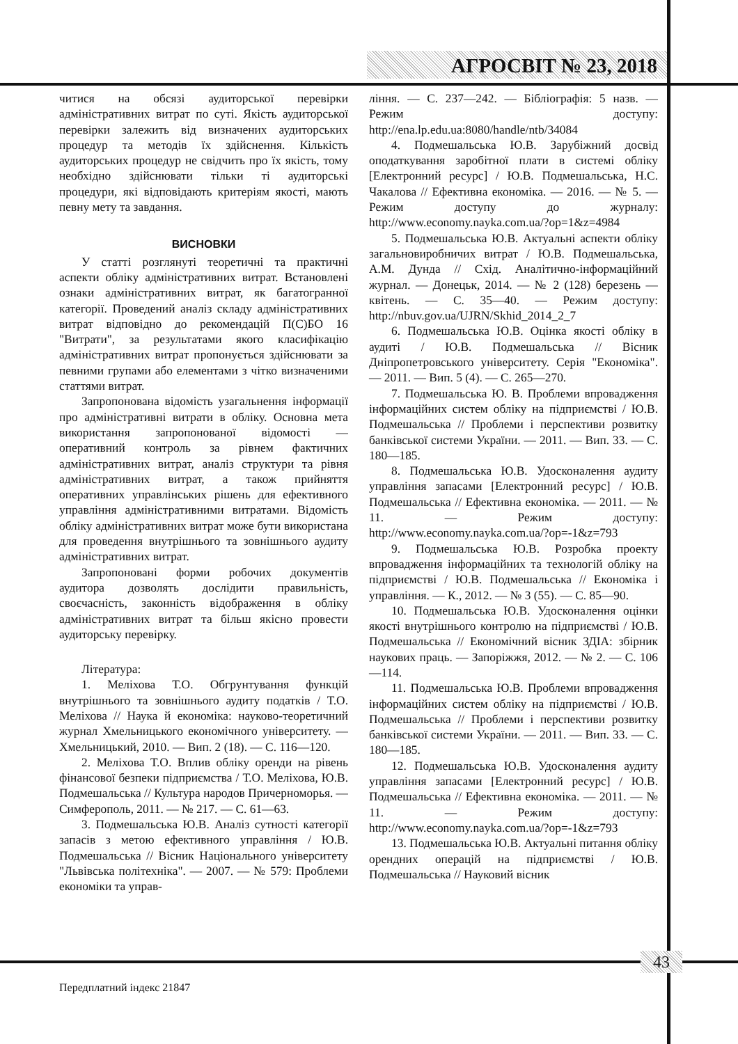АГРОСВІТ № 23, 2018
читися на обсязі аудиторської перевірки адміністративних витрат по суті. Якість аудиторської перевірки залежить від визначених аудиторських процедур та методів їх здійснення. Кількість аудиторських процедур не свідчить про їх якість, тому необхідно здійснювати тільки ті аудиторські процедури, які відповідають критеріям якості, мають певну мету та завдання.
ВИСНОВКИ
У статті розглянуті теоретичні та практичні аспекти обліку адміністративних витрат. Встановлені ознаки адміністративних витрат, як багатогранної категорії. Проведений аналіз складу адміністративних витрат відповідно до рекомендацій П(С)БО 16 "Витрати", за результатами якого класифікацію адміністративних витрат пропонується здійснювати за певними групами або елементами з чітко визначеними статтями витрат.
Запропонована відомість узагальнення інформації про адміністративні витрати в обліку. Основна мета використання запропонованої відомості — оперативний контроль за рівнем фактичних адміністративних витрат, аналіз структури та рівня адміністративних витрат, а також прийняття оперативних управлінських рішень для ефективного управління адміністративними витратами. Відомість обліку адміністративних витрат може бути використана для проведення внутрішнього та зовнішнього аудиту адміністративних витрат.
Запропоновані форми робочих документів аудитора дозволять дослідити правильність, своєчасність, законність відображення в обліку адміністративних витрат та більш якісно провести аудиторську перевірку.
Література:
1. Меліхова Т.О. Обгрунтування функцій внутрішнього та зовнішнього аудиту податків / Т.О. Меліхова // Наука й економіка: науково-теоретичний журнал Хмельницького економічного університету. — Хмельницький, 2010. — Вип. 2 (18). — С. 116—120.
2. Меліхова Т.О. Вплив обліку оренди на рівень фінансової безпеки підприємства / Т.О. Меліхова, Ю.В. Подмешальська // Культура народов Причерноморья. — Симферополь, 2011. — № 217. — С. 61—63.
3. Подмешальська Ю.В. Аналіз сутності категорії запасів з метою ефективного управління / Ю.В. Подмешальська // Вісник Національного університету "Львівська політехніка". — 2007. — № 579: Проблеми економіки та управ-
ління. — С. 237—242. — Бібліографія: 5 назв. — Режим доступу: http://ena.lp.edu.ua:8080/handle/ntb/34084
4. Подмешальська Ю.В. Зарубіжний досвід оподаткування заробітної плати в системі обліку [Електронний ресурс] / Ю.В. Подмешальська, Н.С. Чакалова // Ефективна економіка. — 2016. — № 5. — Режим доступу до журналу: http://www.economy.nayka.com.ua/?op=1&z=4984
5. Подмешальська Ю.В. Актуальні аспекти обліку загальновиробничих витрат / Ю.В. Подмешальська, А.М. Дунда // Схід. Аналітично-інформаційний журнал. — Донецьк, 2014. — № 2 (128) березень — квітень. — С. 35—40. — Режим доступу: http://nbuv.gov.ua/UJRN/Skhid_2014_2_7
6. Подмешальська Ю.В. Оцінка якості обліку в аудиті / Ю.В. Подмешальська // Вісник Дніпропетровського університету. Серія "Економіка". — 2011. — Вип. 5 (4). — С. 265—270.
7. Подмешальська Ю. В. Проблеми впровадження інформаційних систем обліку на підприємстві / Ю.В. Подмешальська // Проблеми і перспективи розвитку банківської системи України. — 2011. — Вип. 33. — С. 180—185.
8. Подмешальська Ю.В. Удосконалення аудиту управління запасами [Електронний ресурс] / Ю.В. Подмешальська // Ефективна економіка. — 2011. — № 11. — Режим доступу: http://www.economy.nayka.com.ua/?op=-1&z=793
9. Подмешальська Ю.В. Розробка проекту впровадження інформаційних та технологій обліку на підприємстві / Ю.В. Подмешальська // Економіка і управління. — К., 2012. — № 3 (55). — С. 85—90.
10. Подмешальська Ю.В. Удосконалення оцінки якості внутрішнього контролю на підприємстві / Ю.В. Подмешальська // Економічний вісник ЗДІА: збірник наукових праць. — Запоріжжя, 2012. — № 2. — С. 106—114.
11. Подмешальська Ю.В. Проблеми впровадження інформаційних систем обліку на підприємстві / Ю.В. Подмешальська // Проблеми і перспективи розвитку банківської системи України. — 2011. — Вип. 33. — С. 180—185.
12. Подмешальська Ю.В. Удосконалення аудиту управління запасами [Електронний ресурс] / Ю.В. Подмешальська // Ефективна економіка. — 2011. — № 11. — Режим доступу: http://www.economy.nayka.com.ua/?op=-1&z=793
13. Подмешальська Ю.В. Актуальні питання обліку орендних операцій на підприємстві / Ю.В. Подмешальська // Науковий вісник
43
Передплатний індекс 21847